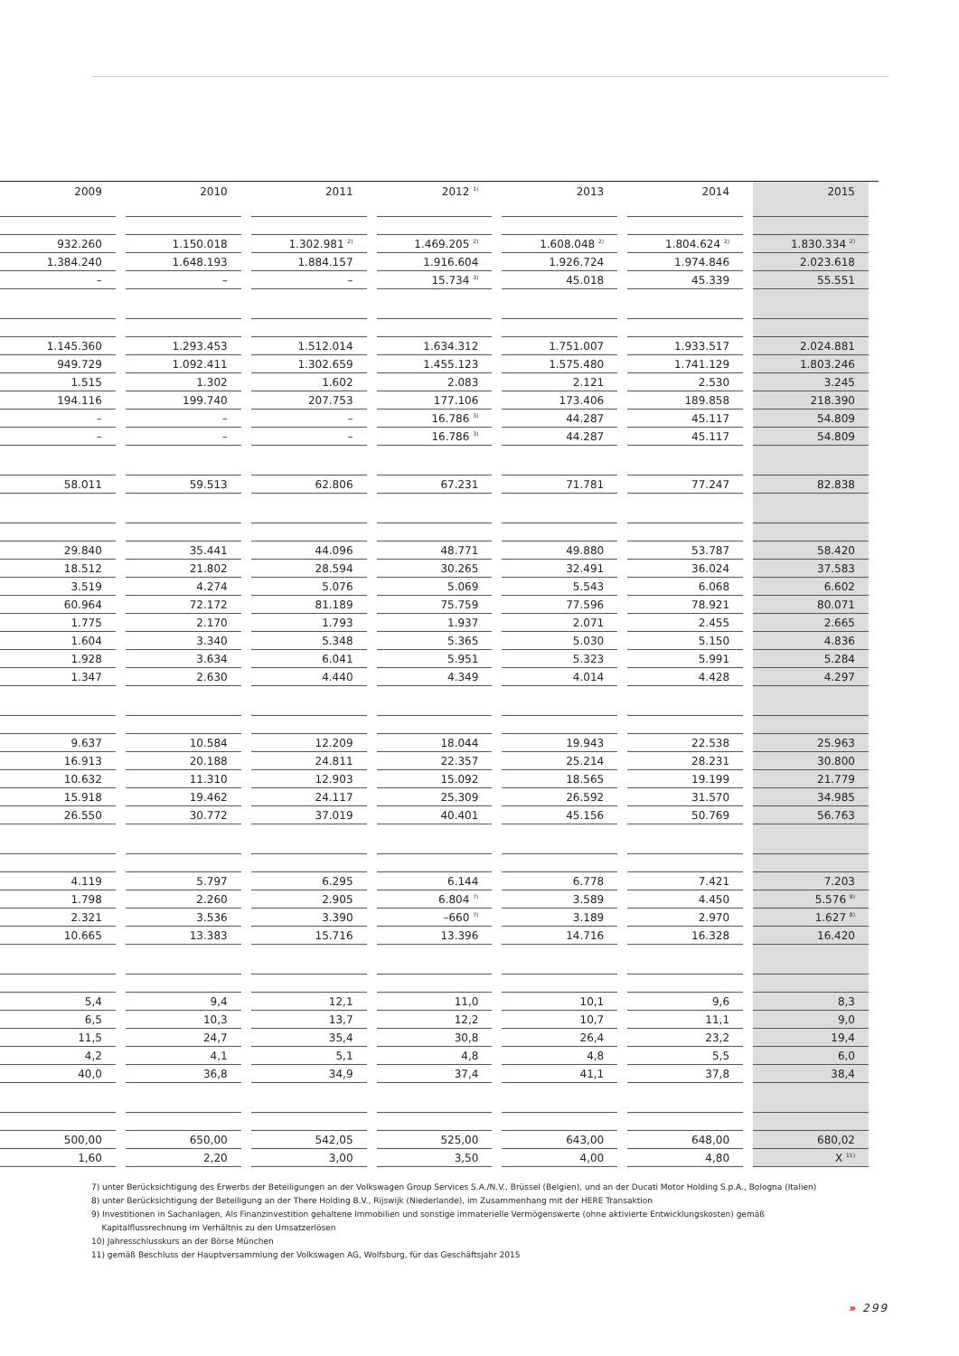| 2009 | 2010 | 2011 | 2012 <sup>1)</sup> | 2013 | 2014 | 2015 |
| --- | --- | --- | --- | --- | --- | --- |
| 932.260 | 1.150.018 | 1.302.981 <sup>2)</sup> | 1.469.205 <sup>2)</sup> | 1.608.048 <sup>2)</sup> | 1.804.624 <sup>2)</sup> | 1.830.334 <sup>2)</sup> |
| 1.384.240 | 1.648.193 | 1.884.157 | 1.916.604 | 1.926.724 | 1.974.846 | 2.023.618 |
| – | – | – | 15.734 <sup>3)</sup> | 45.018 | 45.339 | 55.551 |
| 1.145.360 | 1.293.453 | 1.512.014 | 1.634.312 | 1.751.007 | 1.933.517 | 2.024.881 |
| 949.729 | 1.092.411 | 1.302.659 | 1.455.123 | 1.575.480 | 1.741.129 | 1.803.246 |
| 1.515 | 1.302 | 1.602 | 2.083 | 2.121 | 2.530 | 3.245 |
| 194.116 | 199.740 | 207.753 | 177.106 | 173.406 | 189.858 | 218.390 |
| – | – | – | 16.786 <sup>3)</sup> | 44.287 | 45.117 | 54.809 |
| – | – | – | 16.786 <sup>3)</sup> | 44.287 | 45.117 | 54.809 |
| 58.011 | 59.513 | 62.806 | 67.231 | 71.781 | 77.247 | 82.838 |
| 29.840 | 35.441 | 44.096 | 48.771 | 49.880 | 53.787 | 58.420 |
| 18.512 | 21.802 | 28.594 | 30.265 | 32.491 | 36.024 | 37.583 |
| 3.519 | 4.274 | 5.076 | 5.069 | 5.543 | 6.068 | 6.602 |
| 60.964 | 72.172 | 81.189 | 75.759 | 77.596 | 78.921 | 80.071 |
| 1.775 | 2.170 | 1.793 | 1.937 | 2.071 | 2.455 | 2.665 |
| 1.604 | 3.340 | 5.348 | 5.365 | 5.030 | 5.150 | 4.836 |
| 1.928 | 3.634 | 6.041 | 5.951 | 5.323 | 5.991 | 5.284 |
| 1.347 | 2.630 | 4.440 | 4.349 | 4.014 | 4.428 | 4.297 |
| 9.637 | 10.584 | 12.209 | 18.044 | 19.943 | 22.538 | 25.963 |
| 16.913 | 20.188 | 24.811 | 22.357 | 25.214 | 28.231 | 30.800 |
| 10.632 | 11.310 | 12.903 | 15.092 | 18.565 | 19.199 | 21.779 |
| 15.918 | 19.462 | 24.117 | 25.309 | 26.592 | 31.570 | 34.985 |
| 26.550 | 30.772 | 37.019 | 40.401 | 45.156 | 50.769 | 56.763 |
| 4.119 | 5.797 | 6.295 | 6.144 | 6.778 | 7.421 | 7.203 |
| 1.798 | 2.260 | 2.905 | 6.804 <sup>7)</sup> | 3.589 | 4.450 | 5.576 <sup>8)</sup> |
| 2.321 | 3.536 | 3.390 | –660 <sup>7)</sup> | 3.189 | 2.970 | 1.627 <sup>8)</sup> |
| 10.665 | 13.383 | 15.716 | 13.396 | 14.716 | 16.328 | 16.420 |
| 5,4 | 9,4 | 12,1 | 11,0 | 10,1 | 9,6 | 8,3 |
| 6,5 | 10,3 | 13,7 | 12,2 | 10,7 | 11,1 | 9,0 |
| 11,5 | 24,7 | 35,4 | 30,8 | 26,4 | 23,2 | 19,4 |
| 4,2 | 4,1 | 5,1 | 4,8 | 4,8 | 5,5 | 6,0 |
| 40,0 | 36,8 | 34,9 | 37,4 | 41,1 | 37,8 | 38,4 |
| 500,00 | 650,00 | 542,05 | 525,00 | 643,00 | 648,00 | 680,02 |
| 1,60 | 2,20 | 3,00 | 3,50 | 4,00 | 4,80 | X <sup>11)</sup> |
7) unter Berücksichtigung des Erwerbs der Beteiligungen an der Volkswagen Group Services S.A./N.V., Brüssel (Belgien), und an der Ducati Motor Holding S.p.A., Bologna (Italien)
8) unter Berücksichtigung der Beteiligung an der There Holding B.V., Rijswijk (Niederlande), im Zusammenhang mit der HERE Transaktion
9) Investitionen in Sachanlagen, Als Finanzinvestition gehaltene Immobilien und sonstige immaterielle Vermögenswerte (ohne aktivierte Entwicklungskosten) gemäß
Kapitalflussrechnung im Verhältnis zu den Umsatzerlösen
10) Jahresschlusskurs an der Börse München
11) gemäß Beschluss der Hauptversammlung der Volkswagen AG, Wolfsburg, für das Geschäftsjahr 2015
» 299